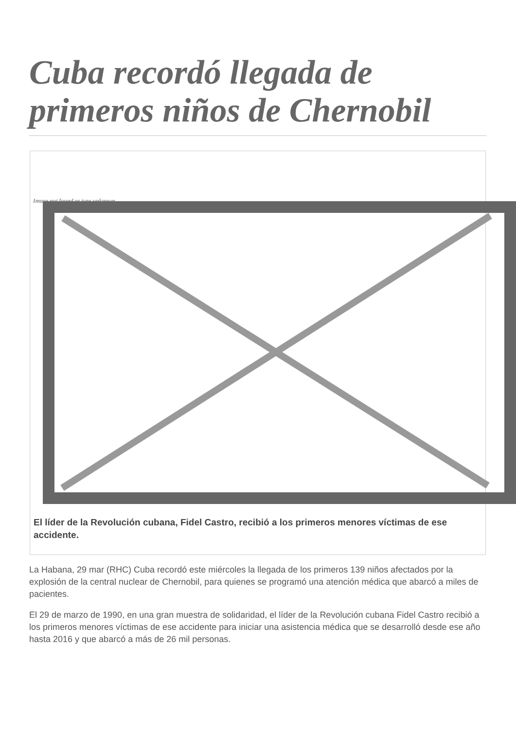Cuba recordó llegada de primeros niños de Chernobil
Image not found or type unknown
El líder de la Revolución cubana, Fidel Castro, recibió a los primeros menores víctimas de ese accidente.
La Habana, 29 mar (RHC) Cuba recordó este miércoles la llegada de los primeros 139 niños afectados por la explosión de la central nuclear de Chernobil, para quienes se programó una atención médica que abarcó a miles de pacientes.
El 29 de marzo de 1990, en una gran muestra de solidaridad, el líder de la Revolución cubana Fidel Castro recibió a los primeros menores víctimas de ese accidente para iniciar una asistencia médica que se desarrolló desde ese año hasta 2016 y que abarcó a más de 26 mil personas.